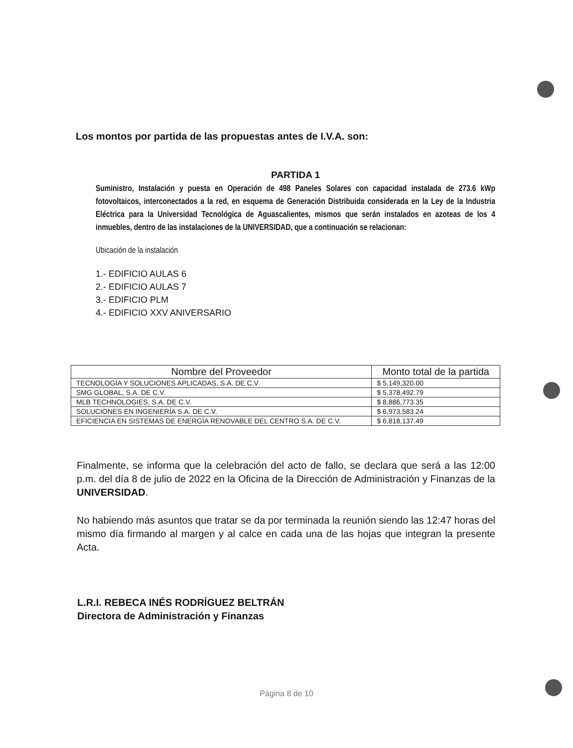Los montos por partida de las propuestas antes de I.V.A. son:
PARTIDA 1
Suministro, Instalación y puesta en Operación de 498 Paneles Solares con capacidad instalada de 273.6 kWp fotovoltaicos, interconectados a la red, en esquema de Generación Distribuida considerada en la Ley de la Industria Eléctrica para la Universidad Tecnológica de Aguascalientes, mismos que serán instalados en azoteas de los 4 inmuebles, dentro de las instalaciones de la UNIVERSIDAD, que a continuación se relacionan:
Ubicación de la instalación
1.- EDIFICIO AULAS 6
2.- EDIFICIO AULAS 7
3.- EDIFICIO PLM
4.- EDIFICIO XXV ANIVERSARIO
| Nombre del Proveedor | Monto total de la partida |
| --- | --- |
| TECNOLOGÍA Y SOLUCIONES APLICADAS, S.A. DE C.V. | $ 5,149,320.00 |
| SMG GLOBAL, S.A. DE C.V. | $ 5,378,492.79 |
| MLB TECHNOLOGIES, S.A. DE C.V. | $ 8,886,773.35 |
| SOLUCIONES EN INGENIERÍA S.A. DE C.V. | $ 6,973,583.24 |
| EFICIENCIA EN SISTEMAS DE ENERGÍA RENOVABLE DEL CENTRO S.A. DE C.V. | $ 6,818,137.49 |
Finalmente, se informa que la celebración del acto de fallo, se declara que será a las 12:00 p.m. del día 8 de julio de 2022 en la Oficina de la Dirección de Administración y Finanzas de la UNIVERSIDAD.
No habiendo más asuntos que tratar se da por terminada la reunión siendo las 12:47 horas del mismo día firmando al margen y al calce en cada una de las hojas que integran la presente Acta.
L.R.I. REBECA INÉS RODRÍGUEZ BELTRÁN
Directora de Administración y Finanzas
Página 8 de 10